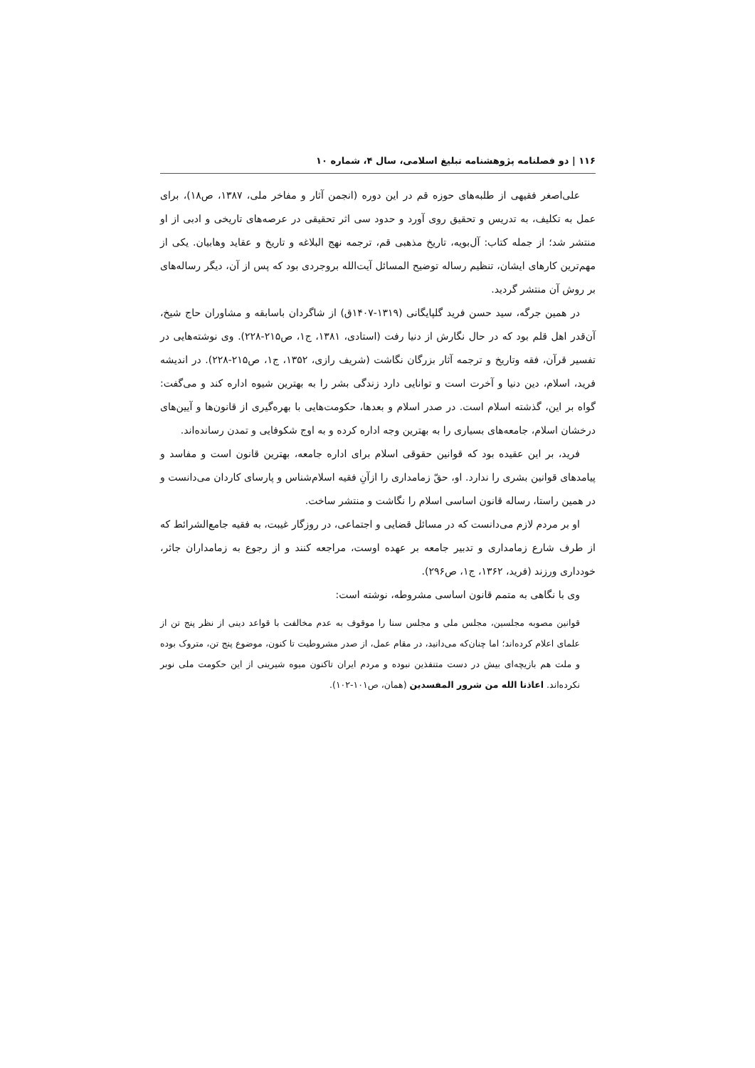۱۱۶ | دو فصلنامه پژوهشنامه تبلیغ اسلامی، سال ۴، شماره ۱۰
علی‌اصغر فقیهی از طلبه‌های حوزه قم در این دوره (انجمن آثار و مفاخر ملی، ۱۳۸۷، ص۱۸)، برای عمل به تکلیف، به تدریس و تحقیق روی آورد و حدود سی اثر تحقیقی در عرصه‌های تاریخی و ادبی از او منتشر شد؛ از جمله کتاب: آل‌بویه، تاریخ مذهبی قم، ترجمه نهج البلاغه و تاریخ و عقاید وهابیان. یکی از مهم‌ترین کارهای ایشان، تنظیم رساله توضیح المسائل آیت‌الله بروجردی بود که پس از آن، دیگر رساله‌های بر روش آن منتشر گردید.
در همین جرگه، سید حسن فرید گلپایگانی (۱۳۱۹-۱۴۰۷ق) از شاگردان باسابقه و مشاوران حاج شیخ، آن‌قدر اهل قلم بود که در حال نگارش از دنیا رفت (استادی، ۱۳۸۱، ج۱، ص۲۱۵-۲۲۸). وی نوشته‌هایی در تفسیر قرآن، فقه وتاریخ و ترجمه آثار بزرگان نگاشت (شریف رازی، ۱۳۵۲، ج۱، ص۲۱۵-۲۲۸). در اندیشه فرید، اسلام، دین دنیا و آخرت است و توانایی دارد زندگی بشر را به بهترین شیوه اداره کند و می‌گفت: گواه بر این، گذشته اسلام است. در صدر اسلام و بعدها، حکومت‌هایی با بهره‌گیری از قانون‌ها و آیین‌های درخشان اسلام، جامعه‌های بسیاری را به بهترین وجه اداره کرده و به اوج شکوفایی و تمدن رسانده‌اند.
فرید، بر این عقیده بود که قوانین حقوقی اسلام برای اداره جامعه، بهترین قانون است و مفاسد و پیامدهای قوانین بشری را ندارد. او، حقّ زمامداری را ازآنِ فقیه اسلام‌شناس و پارسای کاردان می‌دانست و در همین راستا، رساله قانون اساسی اسلام را نگاشت و منتشر ساخت.
او بر مردم لازم می‌دانست که در مسائل قضایی و اجتماعی، در روزگار غیبت، به فقیه جامع‌الشرائط که از طرف شارع زمامداری و تدبیر جامعه بر عهده اوست، مراجعه کنند و از رجوع به زمامداران جائر، خودداری ورزند (فرید، ۱۳۶۲، ج۱، ص۲۹۶).
وی با نگاهی به متمم قانون اساسی مشروطه، نوشته است:
قوانین مصوبه مجلسین، مجلس ملی و مجلس سنا را موقوف به عدم مخالفت با قواعد دینی از نظر پنج تن از علمای اعلام کرده‌اند؛ اما چنان‌که می‌دانید، در مقام عمل، از صدر مشروطیت تا کنون، موضوع پنج تن، متروک بوده و ملت هم بازیچه‌ای بیش در دست متنفذین نبوده و مردم ایران تاکنون میوه شیرینی از این حکومت ملی نوبر نکرده‌اند. اعاذنا الله من شرور المفسدین (همان، ص۱۰۱-۱۰۲).